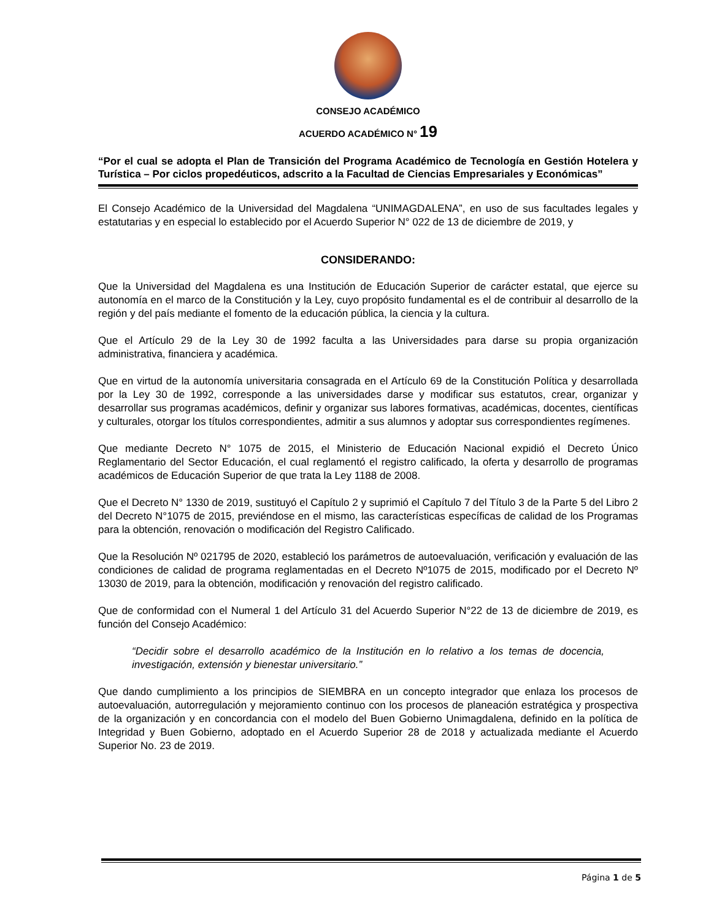CONSEJO ACADÉMICO
ACUERDO ACADÉMICO N° 19
“Por el cual se adopta el Plan de Transición del Programa Académico de Tecnología en Gestión Hotelera y Turística – Por ciclos propedéuticos, adscrito a la Facultad de Ciencias Empresariales y Económicas”
El Consejo Académico de la Universidad del Magdalena “UNIMAGDALENA”, en uso de sus facultades legales y estatutarias y en especial lo establecido por el Acuerdo Superior N° 022 de 13 de diciembre de 2019, y
CONSIDERANDO:
Que la Universidad del Magdalena es una Institución de Educación Superior de carácter estatal, que ejerce su autonomía en el marco de la Constitución y la Ley, cuyo propósito fundamental es el de contribuir al desarrollo de la región y del país mediante el fomento de la educación pública, la ciencia y la cultura.
Que el Artículo 29 de la Ley 30 de 1992 faculta a las Universidades para darse su propia organización administrativa, financiera y académica.
Que en virtud de la autonomía universitaria consagrada en el Artículo 69 de la Constitución Política y desarrollada por la Ley 30 de 1992, corresponde a las universidades darse y modificar sus estatutos, crear, organizar y desarrollar sus programas académicos, definir y organizar sus labores formativas, académicas, docentes, científicas y culturales, otorgar los títulos correspondientes, admitir a sus alumnos y adoptar sus correspondientes regímenes.
Que mediante Decreto N° 1075 de 2015, el Ministerio de Educación Nacional expidió el Decreto Único Reglamentario del Sector Educación, el cual reglamentó el registro calificado, la oferta y desarrollo de programas académicos de Educación Superior de que trata la Ley 1188 de 2008.
Que el Decreto N° 1330 de 2019, sustituyó el Capítulo 2 y suprimió el Capítulo 7 del Título 3 de la Parte 5 del Libro 2 del Decreto N°1075 de 2015, previéndose en el mismo, las características específicas de calidad de los Programas para la obtención, renovación o modificación del Registro Calificado.
Que la Resolución Nº 021795 de 2020, estableció los parámetros de autoevaluación, verificación y evaluación de las condiciones de calidad de programa reglamentadas en el Decreto Nº1075 de 2015, modificado por el Decreto Nº 13030 de 2019, para la obtención, modificación y renovación del registro calificado.
Que de conformidad con el Numeral 1 del Artículo 31 del Acuerdo Superior N°22 de 13 de diciembre de 2019, es función del Consejo Académico:
“Decidir sobre el desarrollo académico de la Institución en lo relativo a los temas de docencia, investigación, extensión y bienestar universitario.”
Que dando cumplimiento a los principios de SIEMBRA en un concepto integrador que enlaza los procesos de autoevaluación, autorregulación y mejoramiento continuo con los procesos de planeación estratégica y prospectiva de la organización y en concordancia con el modelo del Buen Gobierno Unimagdalena, definido en la política de Integridad y Buen Gobierno, adoptado en el Acuerdo Superior 28 de 2018 y actualizada mediante el Acuerdo Superior No. 23 de 2019.
Página 1 de 5